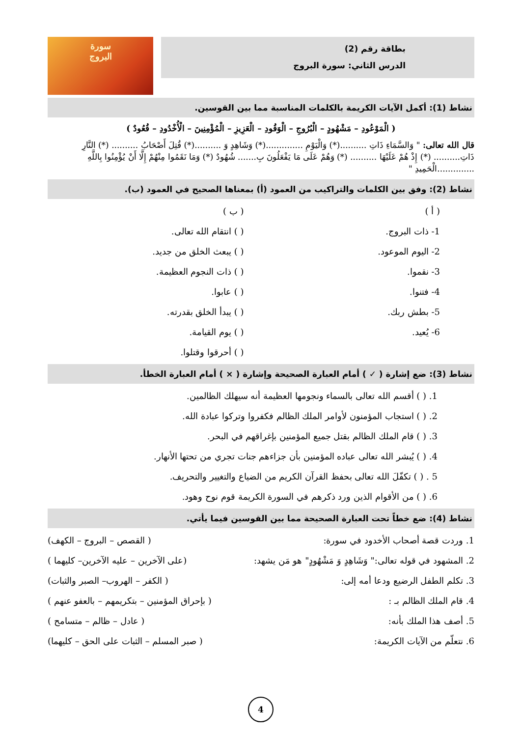بطاقة رقم (2)
الدرس الثاني: سورة البروج
سورة
البروج
نشاط (1): أكمل الآيات الكريمة بالكلمات المناسبة مما بين القوسين.
( الْمَوْعُودِ – مَشْهُودٍ – الْبُرُوجِ – الْوَقُودِ – الْعَزِيزِ – الْمُؤْمِنِينَ – الْأُخْدُودِ – قُعُودٌ )
قال الله تعالى: " وَالسَّمَاءِ ذَاتِ ..........(*) وَالْيَوْمِ ..............(*) وَشَاهِدٍ وَ ..........(*) قُتِلَ أَصْحَابُ .......... (*) النَّارِ ذَاتِ.......... (*) إِذْ هُمْ عَلَيْهَا .......... (*) وَهُمْ عَلَى مَا يَفْعَلُونَ بِ....... شُهُودٌ (*) وَمَا نَقَمُوا مِنْهُمْ إِلَّا أَنْ يُؤْمِنُوا بِاللَّهِ ..............الْحَمِيدِ "
نشاط (2): وفق بين الكلمات والتراكيب من العمود (أ) بمعناها الصحيح في العمود (ب).
( أ )
1- ذات البروج.
2- اليوم الموعود.
3- نقموا.
4- فتنوا.
5- بطش ربك.
6- يُعيد.
( ب )
( ) انتقام الله تعالى.
( ) يبعث الخلق من جديد.
( ) ذات النجوم العظيمة.
( ) عابوا.
( ) يبدأ الخلق بقدرته.
( ) يوم القيامة.
( ) أحرقوا وقتلوا.
نشاط (3): ضع إشارة ( ✓ ) أمام العبارة الصحيحة وإشارة ( × ) أمام العبارة الخطأ.
1. ( ) أقسم الله تعالى بالسماء ونجومها العظيمة أنه سيهلك الظالمين.
2. ( ) استجاب المؤمنون لأوامر الملك الظالم فكفروا وتركوا عبادة الله.
3. ( ) قام الملك الظالم بقتل جميع المؤمنين بإغراقهم في البحر.
4. ( ) يُبشر الله تعالى عباده المؤمنين بأن جزاءهم جنات تجري من تحتها الأنهار.
5 . ( ) تكفّلَ الله تعالى بحفظ القرآن الكريم من الضياع والتغيير والتحريف.
6. ( ) من الأقوام الذين ورد ذكرهم في السورة الكريمة قوم نوح وهود.
نشاط (4): ضع خطاً تحت العبارة الصحيحة مما بين القوسين فيما يأتي.
1. وردت قصة أصحاب الأخدود في سورة: ( القصص – البروج – الكهف)
2. المشهود في قوله تعالى:" وَشَاهِدٍ وَ مَشْهُودٍ" هو مَن يشهد: (على الآخرين – عليه الآخرين– كليهما )
3. تكلم الطفل الرضيع ودعا أمه إلى: ( الكفر – الهروب– الصبر والثبات)
4. قام الملك الظالم بـ : ( بإحراق المؤمنين – بتكريمهم – بالعفو عنهم )
5. أصف هذا الملك بأنه: ( عادل – ظالم – متسامح )
6. نتعلّم من الآيات الكريمة: ( صبر المسلم – الثبات على الحق – كليهما)
4